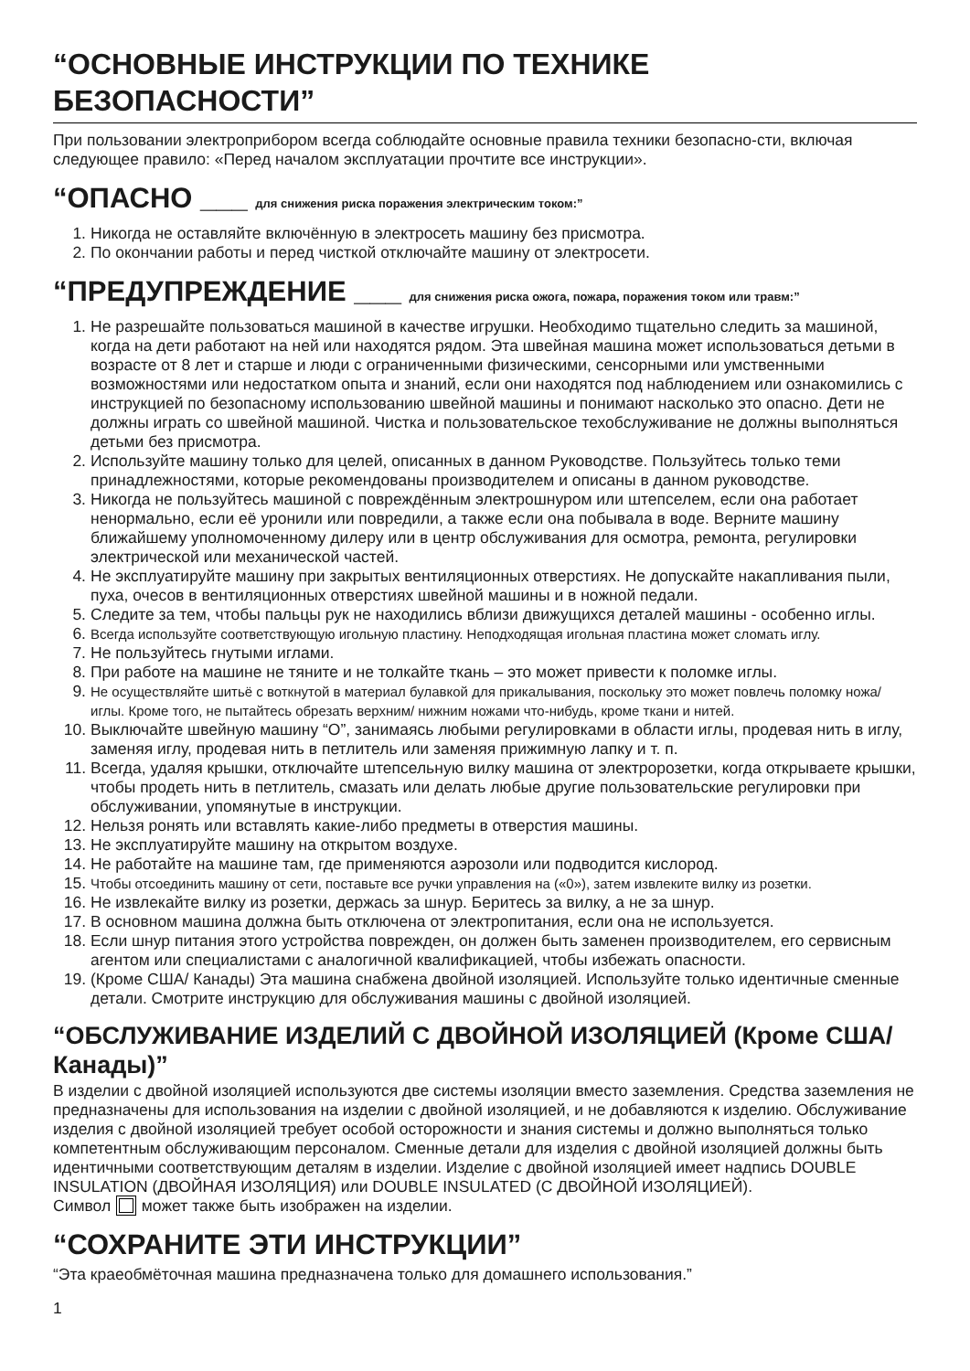“ОСНОВНЫЕ ИНСТРУКЦИИ ПО ТЕХНИКЕ БЕЗОПАСНОСТИ”
При пользовании электроприбором всегда соблюдайте основные правила техники безопасно-сти, включая следующее правило: «Перед началом эксплуатации прочтите все инструкции».
“ОПАСНО ___ для снижения риска поражения электрическим током:”
1. Никогда не оставляйте включённую в электросеть машину без присмотра.
2. По окончании работы и перед чисткой отключайте машину от электросети.
“ПРЕДУПРЕЖДЕНИЕ ___ для снижения риска ожога, пожара, поражения током или травм:”
1. Не разрешайте пользоваться машиной в качестве игрушки. Необходимо тщательно следить за машиной, когда на дети работают на ней или находятся рядом. Эта швейная машина может использоваться детьми в возрасте от 8 лет и старше и люди с ограниченными физическими, сенсорными или умственными возможностями или недостатком опыта и знаний, если они находятся под наблюдением или ознакомились с инструкцией по безопасному использованию швейной машины и понимают насколько это опасно. Дети не должны играть со швейной машиной. Чистка и пользовательское техобслуживание не должны выполняться детьми без присмотра.
2. Используйте машину только для целей, описанных в данном Руководстве. Пользуйтесь только теми принадлежностями, которые рекомендованы производителем и описаны в данном руководстве.
3. Никогда не пользуйтесь машиной с повреждённым электрошнуром или штепселем, если она работает ненормально, если её уронили или повредили, а также если она побывала в воде. Верните машину ближайшему уполномоченному дилеру или в центр обслуживания для осмотра, ремонта, регулировки электрической или механической частей.
4. Не эксплуатируйте машину при закрытых вентиляционных отверстиях. Не допускайте накапливания пыли, пуха, очесов в вентиляционных отверстиях швейной машины и в ножной педали.
5. Следите за тем, чтобы пальцы рук не находились вблизи движущихся деталей машины - особенно иглы.
6. Всегда используйте соответствующую игольную пластину. Неподходящая игольная пластина может сломать иглу.
7. Не пользуйтесь гнутыми иглами.
8. При работе на машине не тяните и не толкайте ткань – это может привести к поломке иглы.
9. Не осуществляйте шитьё с воткнутой в материал булавкой для прикалывания, поскольку это может повлечь поломку ножа/ иглы. Кроме того, не пытайтесь обрезать верхним/ нижним ножами что-нибудь, кроме ткани и нитей.
10. Выключайте швейную машину “O”, занимаясь любыми регулировками в области иглы, продевая нить в иглу, заменяя иглу, продевая нить в петлитель или заменяя прижимную лапку и т. п.
11. Всегда, удаляя крышки, отключайте штепсельную вилку машина от электророзетки, когда открываете крышки, чтобы продеть нить в петлитель, смазать или делать любые другие пользовательские регулировки при обслуживании, упомянутые в инструкции.
12. Нельзя ронять или вставлять какие-либо предметы в отверстия машины.
13. Не эксплуатируйте машину на открытом воздухе.
14. Не работайте на машине там, где применяются аэрозоли или подводится кислород.
15. Чтобы отсоединить машину от сети, поставьте все ручки управления на («0»), затем извлеките вилку из розетки.
16. Не извлекайте вилку из розетки, держась за шнур. Беритесь за вилку, а не за шнур.
17. В основном машина должна быть отключена от электропитания, если она не используется.
18. Если шнур питания этого устройства поврежден, он должен быть заменен производителем, его сервисным агентом или специалистами с аналогичной квалификацией, чтобы избежать опасности.
19. (Кроме США/ Канады) Эта машина снабжена двойной изоляцией. Используйте только идентичные сменные детали. Смотрите инструкцию для обслуживания машины с двойной изоляцией.
“ОБСЛУЖИВАНИЕ ИЗДЕЛИЙ С ДВОЙНОЙ ИЗОЛЯЦИЕЙ (Кроме США/ Канады)”
В изделии с двойной изоляцией используются две системы изоляции вместо заземления. Средства заземления не предназначены для использования на изделии с двойной изоляцией, и не добавляются к изделию. Обслуживание изделия с двойной изоляцией требует особой осторожности и знания системы и должно выполняться только компетентным обслуживающим персоналом. Сменные детали для изделия с двойной изоляцией должны быть идентичными соответствующим деталям в изделии. Изделие с двойной изоляцией имеет надпись DOUBLE INSULATION (ДВОЙНАЯ ИЗОЛЯЦИЯ) или DOUBLE INSULATED (С ДВОЙНОЙ ИЗОЛЯЦИЕЙ).
Символ может также быть изображен на изделии.
“СОХРАНИТЕ ЭТИ ИНСТРУКЦИИ”
“Эта краеобмёточная машина предназначена только для домашнего использования.”
1